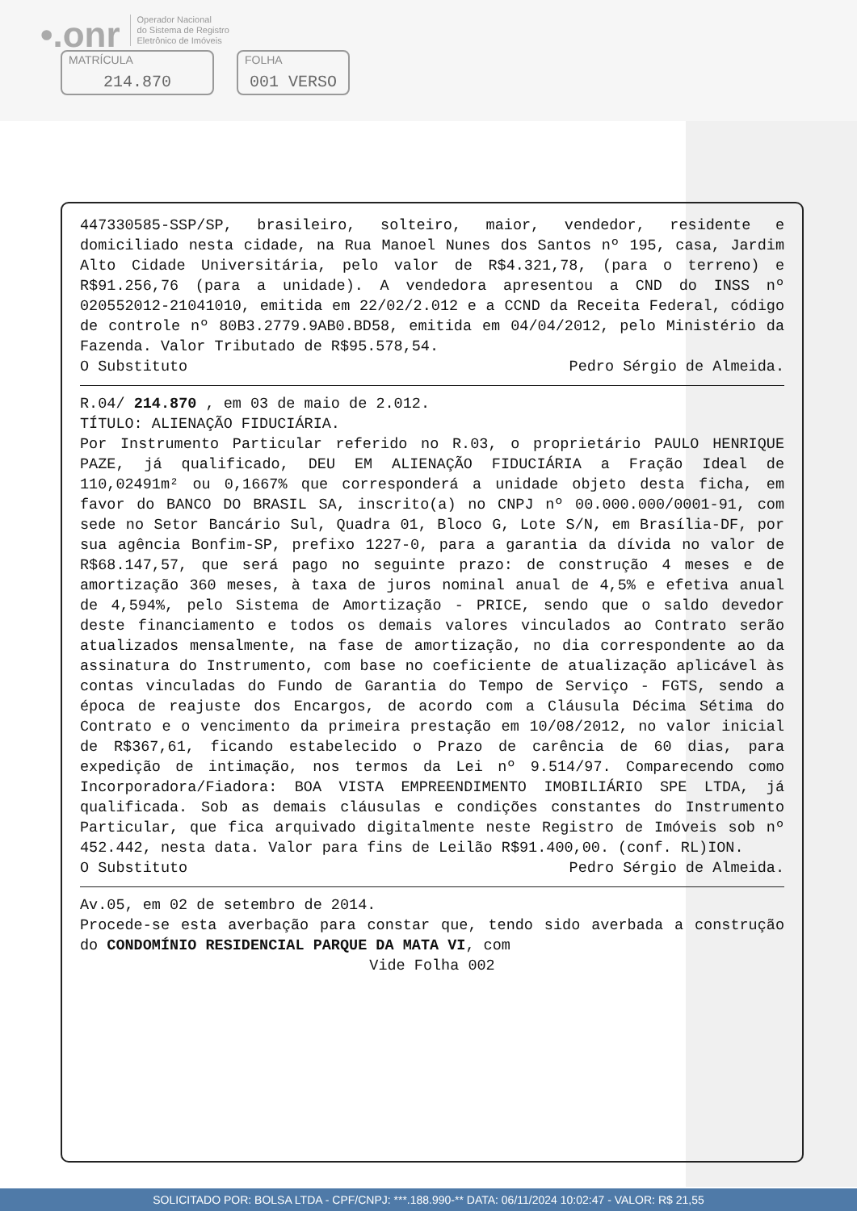•.onr Operador Nacional
do Sistema de Registro
Eletrônico de Imóveis
MATRÍCULA
214.870
FOLHA
001 VERSO
447330585-SSP/SP, brasileiro, solteiro, maior, vendedor, residente e domiciliado nesta cidade, na Rua Manoel Nunes dos Santos nº 195, casa, Jardim Alto Cidade Universitária, pelo valor de R$4.321,78, (para o terreno) e R$91.256,76 (para a unidade). A vendedora apresentou a CND do INSS nº 020552012-21041010, emitida em 22/02/2.012 e a CCND da Receita Federal, código de controle nº 80B3.2779.9AB0.BD58, emitida em 04/04/2012, pelo Ministério da Fazenda. Valor Tributado de R$95.578,54.
O Substituto Pedro Sérgio de Almeida.
R.04/ 214.870 , em 03 de maio de 2.012.
TÍTULO: ALIENAÇÃO FIDUCIÁRIA.
Por Instrumento Particular referido no R.03, o proprietário PAULO HENRIQUE PAZE, já qualificado, DEU EM ALIENAÇÃO FIDUCIÁRIA a Fração Ideal de 110,02491m² ou 0,1667% que corresponderá a unidade objeto desta ficha, em favor do BANCO DO BRASIL SA, inscrito(a) no CNPJ nº 00.000.000/0001-91, com sede no Setor Bancário Sul, Quadra 01, Bloco G, Lote S/N, em Brasília-DF, por sua agência Bonfim-SP, prefixo 1227-0, para a garantia da dívida no valor de R$68.147,57, que será pago no seguinte prazo: de construção 4 meses e de amortização 360 meses, à taxa de juros nominal anual de 4,5% e efetiva anual de 4,594%, pelo Sistema de Amortização - PRICE, sendo que o saldo devedor deste financiamento e todos os demais valores vinculados ao Contrato serão atualizados mensalmente, na fase de amortização, no dia correspondente ao da assinatura do Instrumento, com base no coeficiente de atualização aplicável às contas vinculadas do Fundo de Garantia do Tempo de Serviço - FGTS, sendo a época de reajuste dos Encargos, de acordo com a Cláusula Décima Sétima do Contrato e o vencimento da primeira prestação em 10/08/2012, no valor inicial de R$367,61, ficando estabelecido o Prazo de carência de 60 dias, para expedição de intimação, nos termos da Lei nº 9.514/97. Comparecendo como Incorporadora/Fiadora: BOA VISTA EMPREENDIMENTO IMOBILIÁRIO SPE LTDA, já qualificada. Sob as demais cláusulas e condições constantes do Instrumento Particular, que fica arquivado digitalmente neste Registro de Imóveis sob nº 452.442, nesta data. Valor para fins de Leilão R$91.400,00. (conf. RL)ION.
O Substituto Pedro Sérgio de Almeida.
Av.05, em 02 de setembro de 2014.
Procede-se esta averbação para constar que, tendo sido averbada a construção do CONDOMÍNIO RESIDENCIAL PARQUE DA MATA VI, com
Vide Folha 002
SOLICITADO POR: BOLSA LTDA - CPF/CNPJ: ***.188.990-** DATA: 06/11/2024 10:02:47 - VALOR: R$ 21,55